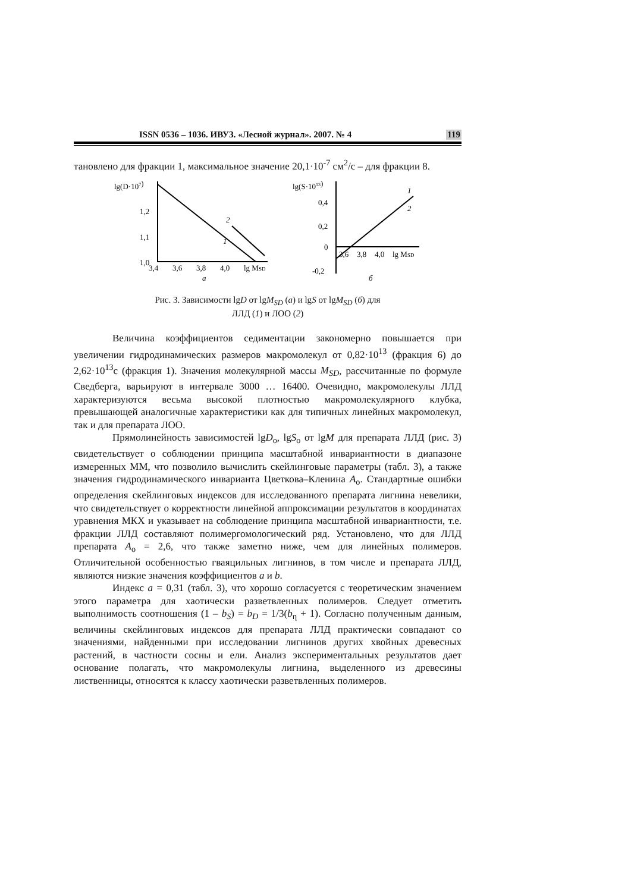ISSN 0536 – 1036. ИВУЗ. «Лесной журнал». 2007. № 4 119
тановлено для фракции 1, максимальное значение 20,1·10<sup>-7</sup> см<sup>2</sup>/с – для фракции 8.
lg(D·107)
1,2
1,1
1,0
3,4
3,6
3,8
4,0
lg MSD
а
2
1
lg(S·1013)
0,4
0,2
0
-0,2
3,6
3,8
4,0
lg MSD
б
1
2
Рис. 3. Зависимости lgD от lgM<sub>SD</sub> (а) и lgS от lgM<sub>SD</sub> (б) для
ЛЛД (1) и ЛОО (2)
Величина коэффициентов седиментации закономерно повышается при увеличении гидродинамических размеров макромолекул от 0,82·10<sup>13</sup> (фракция 6) до 2,62·10<sup>13</sup>с (фракция 1). Значения молекулярной массы M<sub>SD</sub>, рассчитанные по формуле Сведберга, варьируют в интервале 3000 … 16400. Очевидно, макромолекулы ЛЛД характеризуются весьма высокой плотностью макромолекулярного клубка, превышающей аналогичные характеристики как для типичных линейных макромолекул, так и для препарата ЛОО.
Прямолинейность зависимостей lgD<sub>o</sub>, lgS<sub>o</sub> от lgM для препарата ЛЛД (рис. 3) свидетельствует о соблюдении принципа масштабной инвариантности в диапазоне измеренных ММ, что позволило вычислить скейлинговые параметры (табл. 3), а также значения гидродинамического инварианта Цветкова–Кленина A<sub>o</sub>. Стандартные ошибки определения скейлинговых индексов для исследованного препарата лигнина невелики, что свидетельствует о корректности линейной аппроксимации результатов в координатах уравнения МКХ и указывает на соблюдение принципа масштабной инвариантности, т.е. фракции ЛЛД составляют полимергомологический ряд. Установлено, что для ЛЛД препарата A<sub>o</sub> = 2,6, что также заметно ниже, чем для линейных полимеров. Отличительной особенностью гваяцильных лигнинов, в том числе и препарата ЛЛД, являются низкие значения коэффициентов a и b.
Индекс a = 0,31 (табл. 3), что хорошо согласуется с теоретическим значением этого параметра для хаотически разветвленных полимеров. Следует отметить выполнимость соотношения (1 – b<sub>S</sub>) = b<sub>D</sub> = 1/3(b<sub>η</sub> + 1). Согласно полученным данным, величины скейлинговых индексов для препарата ЛЛД практически совпадают со значениями, найденными при исследовании лигнинов других хвойных древесных растений, в частности сосны и ели. Анализ экспериментальных результатов дает основание полагать, что макромолекулы лигнина, выделенного из древесины лиственницы, относятся к классу хаотически разветвленных полимеров.